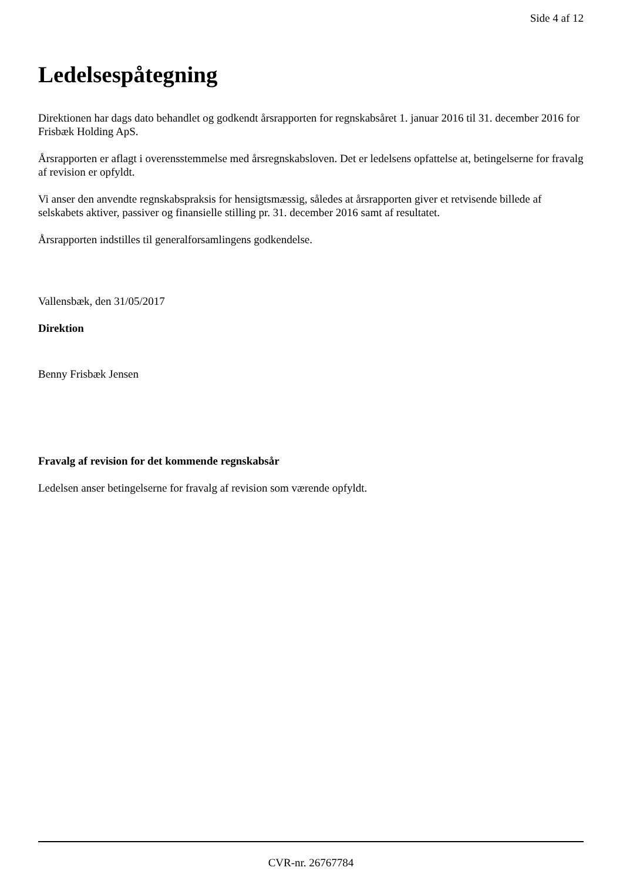Side 4 af 12
Ledelsespåtegning
Direktionen har dags dato behandlet og godkendt årsrapporten for regnskabsåret 1. januar 2016 til 31. december 2016 for Frisbæk Holding ApS.
Årsrapporten er aflagt i overensstemmelse med årsregnskabsloven. Det er ledelsens opfattelse at, betingelserne for fravalg af revision er opfyldt.
Vi anser den anvendte regnskabspraksis for hensigtsmæssig, således at årsrapporten giver et retvisende billede af selskabets aktiver, passiver og finansielle stilling pr. 31. december 2016 samt af resultatet.
Årsrapporten indstilles til generalforsamlingens godkendelse.
Vallensbæk, den 31/05/2017
Direktion
Benny Frisbæk Jensen
Fravalg af revision for det kommende regnskabsår
Ledelsen anser betingelserne for fravalg af revision som værende opfyldt.
CVR-nr. 26767784